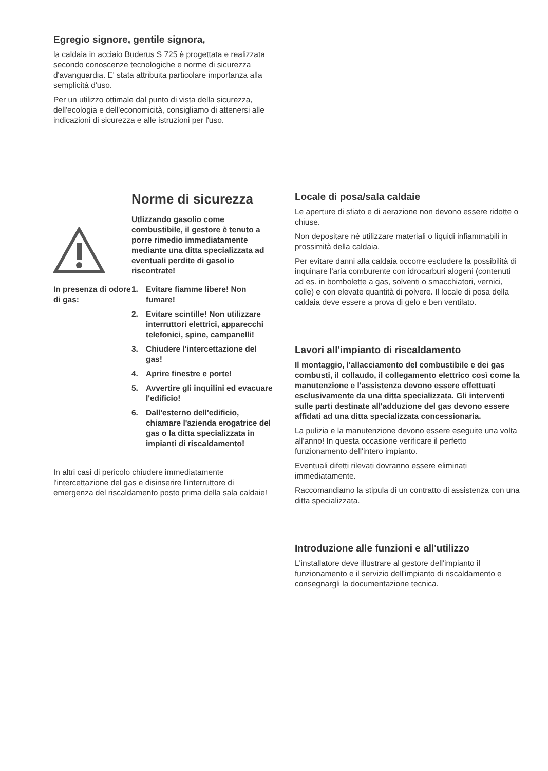Egregio signore, gentile signora,
la caldaia in acciaio Buderus S 725 è progettata e realizzata secondo conoscenze tecnologiche e norme di sicurezza d'avanguardia. E' stata attribuita particolare importanza alla semplicità d'uso.
Per un utilizzo ottimale dal punto di vista della sicurezza, dell'ecologia e dell'economicità, consigliamo di attenersi alle indicazioni di sicurezza e alle istruzioni per l'uso.
Norme di sicurezza
Utlizzando gasolio come combustibile, il gestore è tenuto a porre rimedio immediatamente mediante una ditta specializzata ad eventuali perdite di gasolio riscontrate!
In presenza di odore di gas:
1. Evitare fiamme libere! Non fumare!
2. Evitare scintille! Non utilizzare interruttori elettrici, apparecchi telefonici, spine, campanelli!
3. Chiudere l'intercettazione del gas!
4. Aprire finestre e porte!
5. Avvertire gli inquilini ed evacuare l'edificio!
6. Dall'esterno dell'edificio, chiamare l'azienda erogatrice del gas o la ditta specializzata in impianti di riscaldamento!
In altri casi di pericolo chiudere immediatamente l'intercettazione del gas e disinserire l'interruttore di emergenza del riscaldamento posto prima della sala caldaie!
Locale di posa/sala caldaie
Le aperture di sfiato e di aerazione non devono essere ridotte o chiuse.
Non depositare né utilizzare materiali o liquidi infiammabili in prossimità della caldaia.
Per evitare danni alla caldaia occorre escludere la possibilità di inquinare l'aria comburente con idrocarburi alogeni (contenuti ad es. in bombolette a gas, solventi o smacchiatori, vernici, colle) e con elevate quantità di polvere. Il locale di posa della caldaia deve essere a prova di gelo e ben ventilato.
Lavori all'impianto di riscaldamento
Il montaggio, l'allacciamento del combustibile e dei gas combusti, il collaudo, il collegamento elettrico così come la manutenzione e l'assistenza devono essere effettuati esclusivamente da una ditta specializzata. Gli interventi sulle parti destinate all'adduzione del gas devono essere affidati ad una ditta specializzata concessionaria.
La pulizia e la manutenzione devono essere eseguite una volta all'anno! In questa occasione verificare il perfetto funzionamento dell'intero impianto.
Eventuali difetti rilevati dovranno essere eliminati immediatamente.
Raccomandiamo la stipula di un contratto di assistenza con una ditta specializzata.
Introduzione alle funzioni e all'utilizzo
L'installatore deve illustrare al gestore dell'impianto il funzionamento e il servizio dell'impianto di riscaldamento e consegnargli la documentazione tecnica.